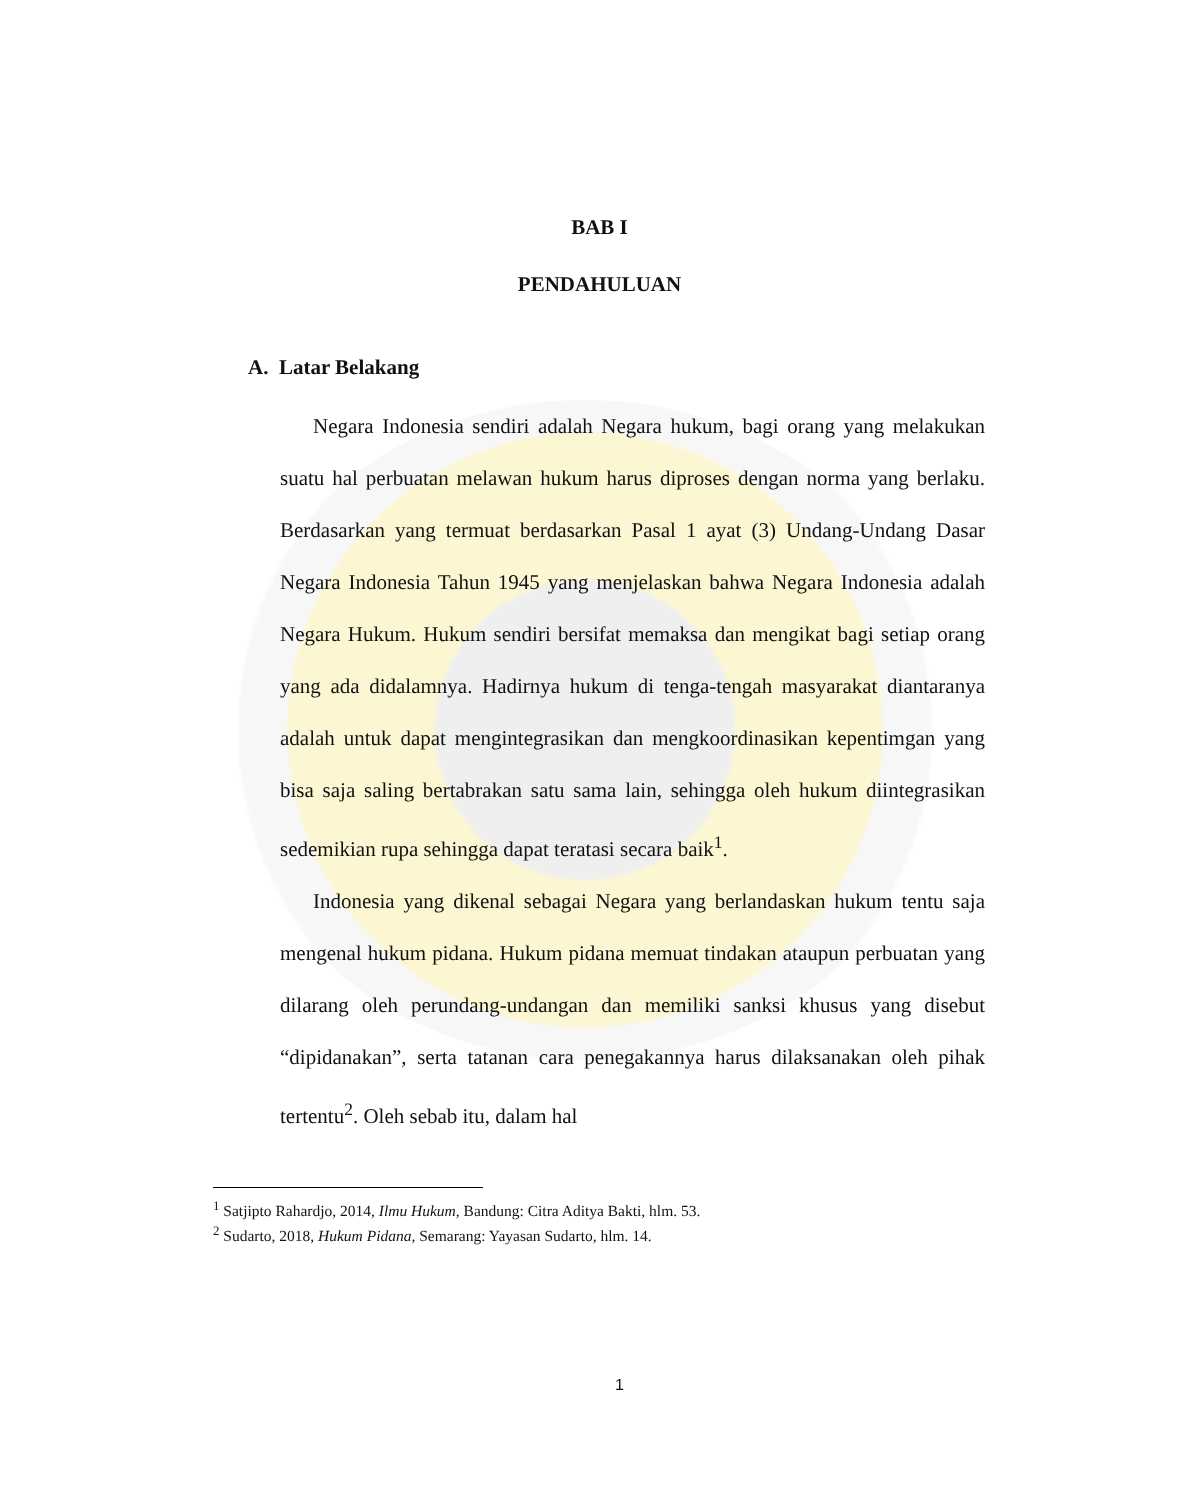BAB I
PENDAHULUAN
A. Latar Belakang
Negara Indonesia sendiri adalah Negara hukum, bagi orang yang melakukan suatu hal perbuatan melawan hukum harus diproses dengan norma yang berlaku. Berdasarkan yang termuat berdasarkan Pasal 1 ayat (3) Undang-Undang Dasar Negara Indonesia Tahun 1945 yang menjelaskan bahwa Negara Indonesia adalah Negara Hukum. Hukum sendiri bersifat memaksa dan mengikat bagi setiap orang yang ada didalamnya. Hadirnya hukum di tenga-tengah masyarakat diantaranya adalah untuk dapat mengintegrasikan dan mengkoordinasikan kepentimgan yang bisa saja saling bertabrakan satu sama lain, sehingga oleh hukum diintegrasikan sedemikian rupa sehingga dapat teratasi secara baik<sup>1</sup>.
Indonesia yang dikenal sebagai Negara yang berlandaskan hukum tentu saja mengenal hukum pidana. Hukum pidana memuat tindakan ataupun perbuatan yang dilarang oleh perundang-undangan dan memiliki sanksi khusus yang disebut “dipidanakan”, serta tatanan cara penegakannya harus dilaksanakan oleh pihak tertentu<sup>2</sup>. Oleh sebab itu, dalam hal
<sup>1</sup> Satjipto Rahardjo, 2014, Ilmu Hukum, Bandung: Citra Aditya Bakti, hlm. 53.
<sup>2</sup> Sudarto, 2018, Hukum Pidana, Semarang: Yayasan Sudarto, hlm. 14.
1